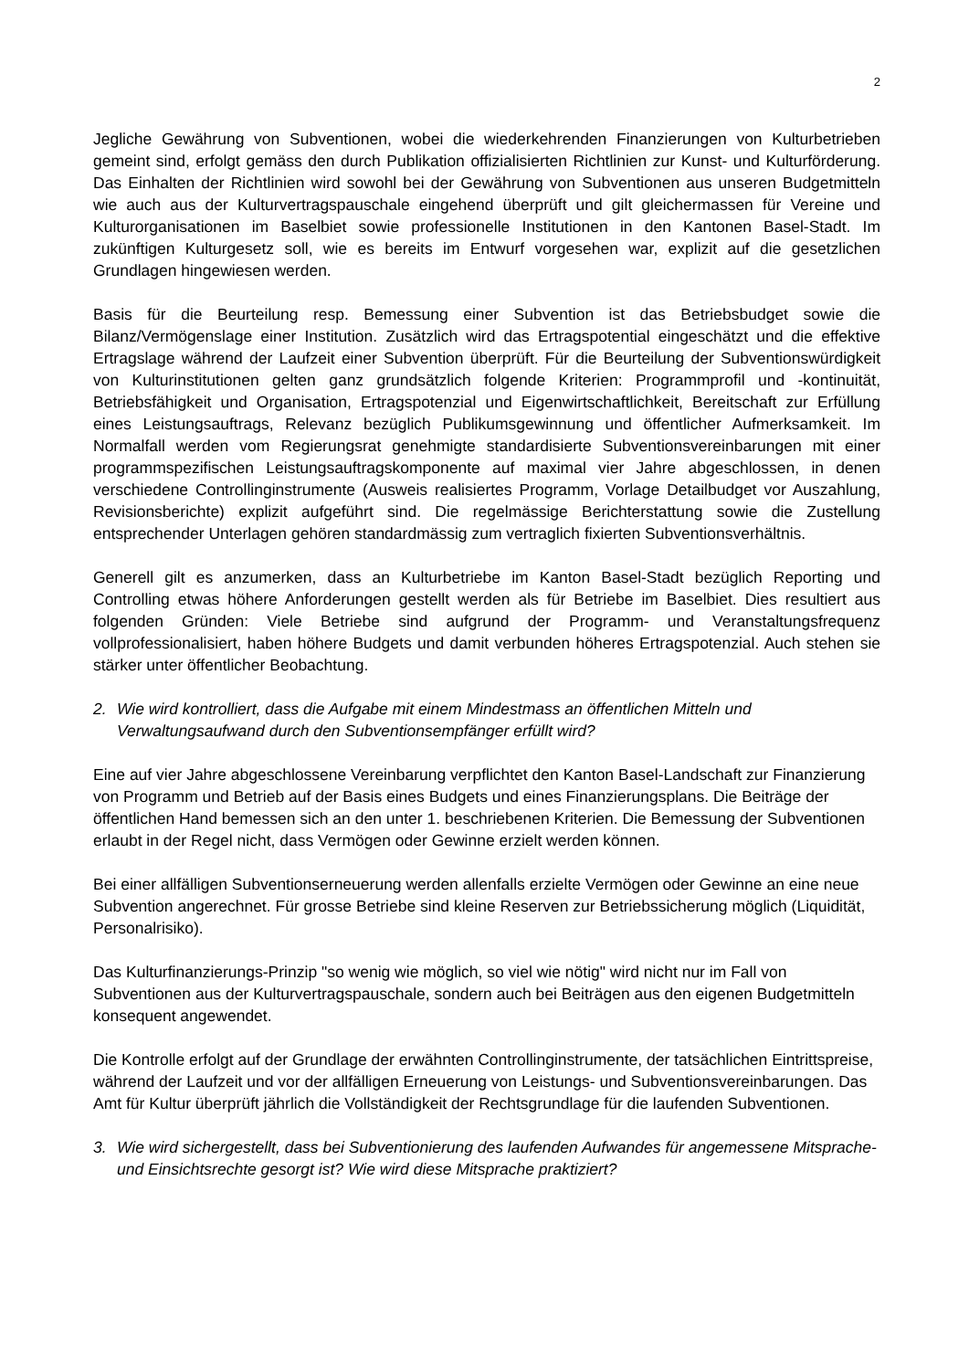2
Jegliche Gewährung von Subventionen, wobei die wiederkehrenden Finanzierungen von Kulturbetrieben gemeint sind, erfolgt gemäss den durch Publikation offizialisierten Richtlinien zur Kunst- und Kulturförderung. Das Einhalten der Richtlinien wird sowohl bei der Gewährung von Subventionen aus unseren Budgetmitteln wie auch aus der Kulturvertragspauschale eingehend überprüft und gilt gleichermassen für Vereine und Kulturorganisationen im Baselbiet sowie professionelle Institutionen in den Kantonen Basel-Stadt. Im zukünftigen Kulturgesetz soll, wie es bereits im Entwurf vorgesehen war, explizit auf die gesetzlichen Grundlagen hingewiesen werden.
Basis für die Beurteilung resp. Bemessung einer Subvention ist das Betriebsbudget sowie die Bilanz/Vermögenslage einer Institution. Zusätzlich wird das Ertragspotential eingeschätzt und die effektive Ertragslage während der Laufzeit einer Subvention überprüft. Für die Beurteilung der Subventionswürdigkeit von Kulturinstitutionen gelten ganz grundsätzlich folgende Kriterien: Programmprofil und -kontinuität, Betriebsfähigkeit und Organisation, Ertragspotenzial und Eigenwirtschaftlichkeit, Bereitschaft zur Erfüllung eines Leistungsauftrags, Relevanz bezüglich Publikumsgewinnung und öffentlicher Aufmerksamkeit. Im Normalfall werden vom Regierungsrat genehmigte standardisierte Subventionsvereinbarungen mit einer programmspezifischen Leistungsauftragskomponente auf maximal vier Jahre abgeschlossen, in denen verschiedene Controllinginstrumente (Ausweis realisiertes Programm, Vorlage Detailbudget vor Auszahlung, Revisionsberichte) explizit aufgeführt sind. Die regelmässige Berichterstattung sowie die Zustellung entsprechender Unterlagen gehören standardmässig zum vertraglich fixierten Subventionsverhältnis.
Generell gilt es anzumerken, dass an Kulturbetriebe im Kanton Basel-Stadt bezüglich Reporting und Controlling etwas höhere Anforderungen gestellt werden als für Betriebe im Baselbiet. Dies resultiert aus folgenden Gründen: Viele Betriebe sind aufgrund der Programm- und Veranstaltungsfrequenz vollprofessionalisiert, haben höhere Budgets und damit verbunden höheres Ertragspotenzial. Auch stehen sie stärker unter öffentlicher Beobachtung.
2. Wie wird kontrolliert, dass die Aufgabe mit einem Mindestmass an öffentlichen Mitteln und Verwaltungsaufwand durch den Subventionsempfänger erfüllt wird?
Eine auf vier Jahre abgeschlossene Vereinbarung verpflichtet den Kanton Basel-Landschaft zur Finanzierung von Programm und Betrieb auf der Basis eines Budgets und eines Finanzierungsplans. Die Beiträge der öffentlichen Hand bemessen sich an den unter 1. beschriebenen Kriterien. Die Bemessung der Subventionen erlaubt in der Regel nicht, dass Vermögen oder Gewinne erzielt werden können.
Bei einer allfälligen Subventionserneuerung werden allenfalls erzielte Vermögen oder Gewinne an eine neue Subvention angerechnet. Für grosse Betriebe sind kleine Reserven zur Betriebssicherung möglich (Liquidität, Personalrisiko).
Das Kulturfinanzierungs-Prinzip "so wenig wie möglich, so viel wie nötig" wird nicht nur im Fall von Subventionen aus der Kulturvertragspauschale, sondern auch bei Beiträgen aus den eigenen Budgetmitteln konsequent angewendet.
Die Kontrolle erfolgt auf der Grundlage der erwähnten Controllinginstrumente, der tatsächlichen Eintrittspreise, während der Laufzeit und vor der allfälligen Erneuerung von Leistungs- und Subventionsvereinbarungen. Das Amt für Kultur überprüft jährlich die Vollständigkeit der Rechtsgrundlage für die laufenden Subventionen.
3. Wie wird sichergestellt, dass bei Subventionierung des laufenden Aufwandes für angemessene Mitsprache- und Einsichtsrechte gesorgt ist? Wie wird diese Mitsprache praktiziert?